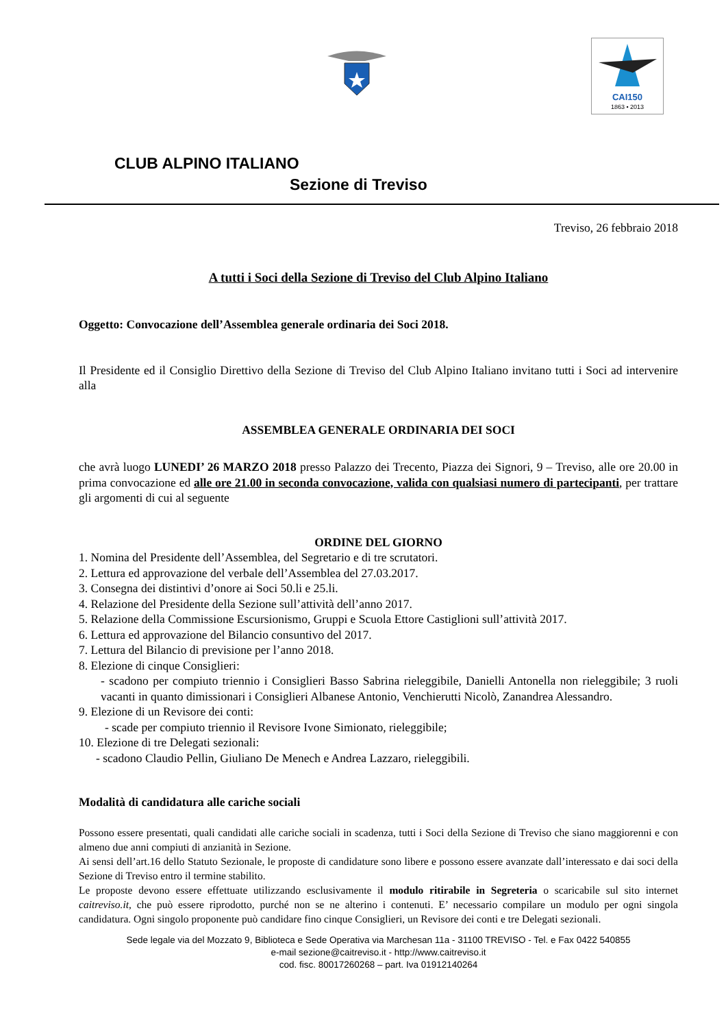CAI150
1863 • 2013
CLUB ALPINO ITALIANO
Sezione di Treviso
Treviso, 26 febbraio 2018
A tutti i Soci della Sezione di Treviso del Club Alpino Italiano
Oggetto: Convocazione dell’Assemblea generale ordinaria dei Soci 2018.
Il Presidente ed il Consiglio Direttivo della Sezione di Treviso del Club Alpino Italiano invitano tutti i Soci ad intervenire alla
ASSEMBLEA GENERALE ORDINARIA DEI SOCI
che avrà luogo LUNEDI’ 26 MARZO 2018 presso Palazzo dei Trecento, Piazza dei Signori, 9 – Treviso, alle ore 20.00 in prima convocazione ed alle ore 21.00 in seconda convocazione, valida con qualsiasi numero di partecipanti, per trattare gli argomenti di cui al seguente
ORDINE DEL GIORNO
1. Nomina del Presidente dell’Assemblea, del Segretario e di tre scrutatori.
2. Lettura ed approvazione del verbale dell’Assemblea del 27.03.2017.
3. Consegna dei distintivi d’onore ai Soci 50.li e 25.li.
4. Relazione del Presidente della Sezione sull’attività dell’anno 2017.
5. Relazione della Commissione Escursionismo, Gruppi e Scuola Ettore Castiglioni sull’attività 2017.
6. Lettura ed approvazione del Bilancio consuntivo del 2017.
7. Lettura del Bilancio di previsione per l’anno 2018.
8. Elezione di cinque Consiglieri:
- scadono per compiuto triennio i Consiglieri Basso Sabrina rieleggibile, Danielli Antonella non rieleggibile; 3 ruoli vacanti in quanto dimissionari i Consiglieri Albanese Antonio, Venchierutti Nicolò, Zanandrea Alessandro.
9. Elezione di un Revisore dei conti:
- scade per compiuto triennio il Revisore Ivone Simionato, rieleggibile;
10. Elezione di tre Delegati sezionali:
- scadono Claudio Pellin, Giuliano De Menech e Andrea Lazzaro, rieleggibili.
Modalità di candidatura alle cariche sociali
Possono essere presentati, quali candidati alle cariche sociali in scadenza, tutti i Soci della Sezione di Treviso che siano maggiorenni e con almeno due anni compiuti di anzianità in Sezione.
Ai sensi dell’art.16 dello Statuto Sezionale, le proposte di candidature sono libere e possono essere avanzate dall’interessato e dai soci della Sezione di Treviso entro il termine stabilito.
Le proposte devono essere effettuate utilizzando esclusivamente il modulo ritirabile in Segreteria o scaricabile sul sito internet caitreviso.it, che può essere riprodotto, purché non se ne alterino i contenuti. E’ necessario compilare un modulo per ogni singola candidatura. Ogni singolo proponente può candidare fino cinque Consiglieri, un Revisore dei conti e tre Delegati sezionali.
Sede legale via del Mozzato 9, Biblioteca e Sede Operativa via Marchesan 11a - 31100 TREVISO - Tel. e Fax 0422 540855
e-mail sezione@caitreviso.it - http://www.caitreviso.it
cod. fisc. 80017260268 – part. Iva 01912140264